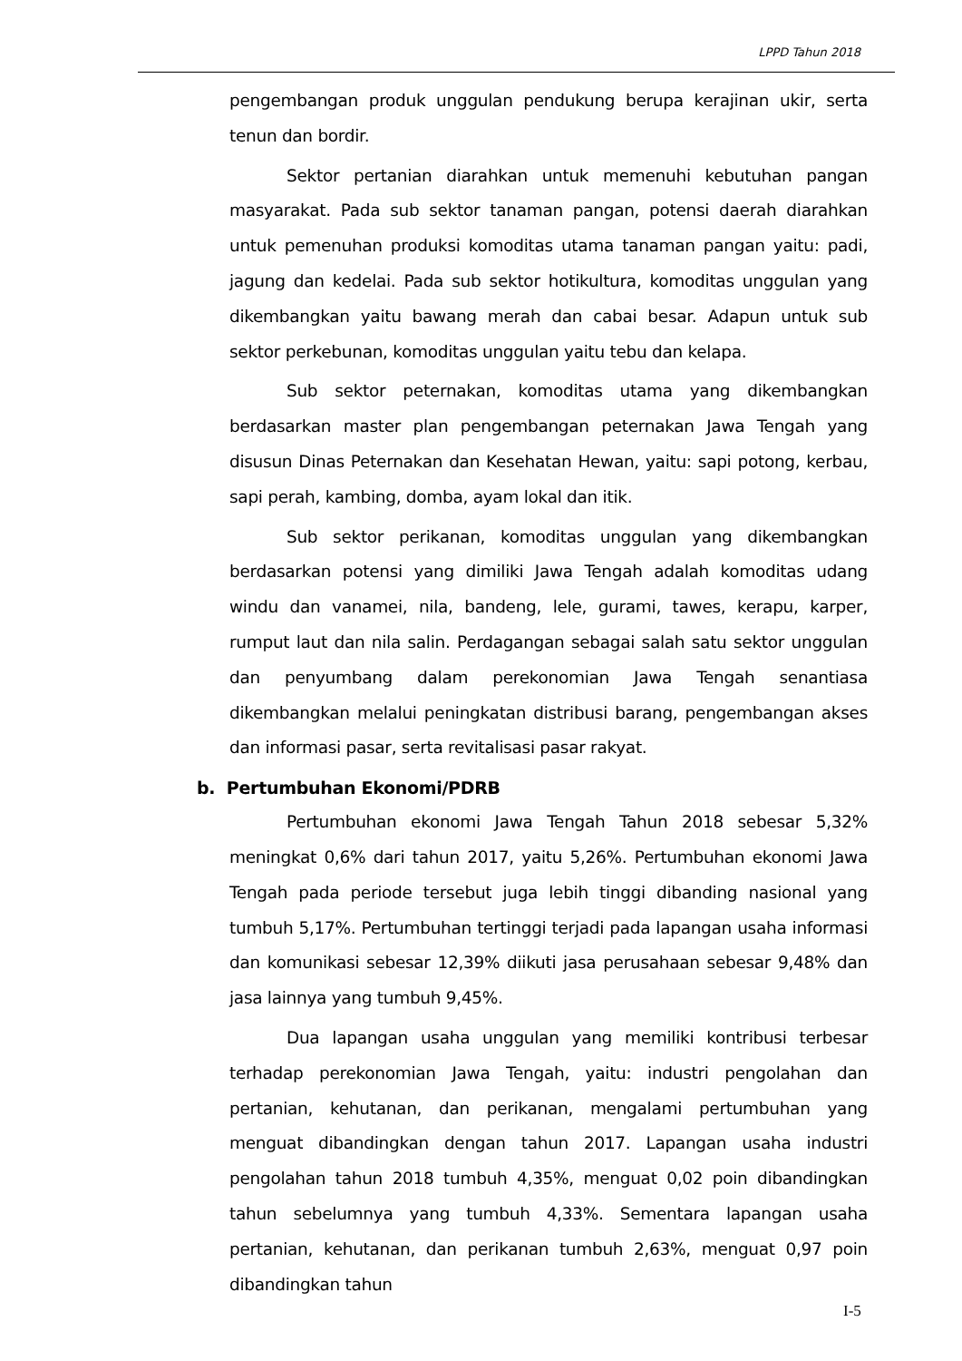LPPD Tahun 2018
pengembangan produk unggulan pendukung berupa kerajinan ukir, serta tenun dan bordir.
Sektor pertanian diarahkan untuk memenuhi kebutuhan pangan masyarakat. Pada sub sektor tanaman pangan, potensi daerah diarahkan untuk pemenuhan produksi komoditas utama tanaman pangan yaitu: padi, jagung dan kedelai. Pada sub sektor hotikultura, komoditas unggulan yang dikembangkan yaitu bawang merah dan cabai besar. Adapun untuk sub sektor perkebunan, komoditas unggulan yaitu tebu dan kelapa.
Sub sektor peternakan, komoditas utama yang dikembangkan berdasarkan master plan pengembangan peternakan Jawa Tengah yang disusun Dinas Peternakan dan Kesehatan Hewan, yaitu: sapi potong, kerbau, sapi perah, kambing, domba, ayam lokal dan itik.
Sub sektor perikanan, komoditas unggulan yang dikembangkan berdasarkan potensi yang dimiliki Jawa Tengah adalah komoditas udang windu dan vanamei, nila, bandeng, lele, gurami, tawes, kerapu, karper, rumput laut dan nila salin. Perdagangan sebagai salah satu sektor unggulan dan penyumbang dalam perekonomian Jawa Tengah senantiasa dikembangkan melalui peningkatan distribusi barang, pengembangan akses dan informasi pasar, serta revitalisasi pasar rakyat.
b. Pertumbuhan Ekonomi/PDRB
Pertumbuhan ekonomi Jawa Tengah Tahun 2018 sebesar 5,32% meningkat 0,6% dari tahun 2017, yaitu 5,26%. Pertumbuhan ekonomi Jawa Tengah pada periode tersebut juga lebih tinggi dibanding nasional yang tumbuh 5,17%. Pertumbuhan tertinggi terjadi pada lapangan usaha informasi dan komunikasi sebesar 12,39% diikuti jasa perusahaan sebesar 9,48% dan jasa lainnya yang tumbuh 9,45%.
Dua lapangan usaha unggulan yang memiliki kontribusi terbesar terhadap perekonomian Jawa Tengah, yaitu: industri pengolahan dan pertanian, kehutanan, dan perikanan, mengalami pertumbuhan yang menguat dibandingkan dengan tahun 2017. Lapangan usaha industri pengolahan tahun 2018 tumbuh 4,35%, menguat 0,02 poin dibandingkan tahun sebelumnya yang tumbuh 4,33%. Sementara lapangan usaha pertanian, kehutanan, dan perikanan tumbuh 2,63%, menguat 0,97 poin dibandingkan tahun
I-5